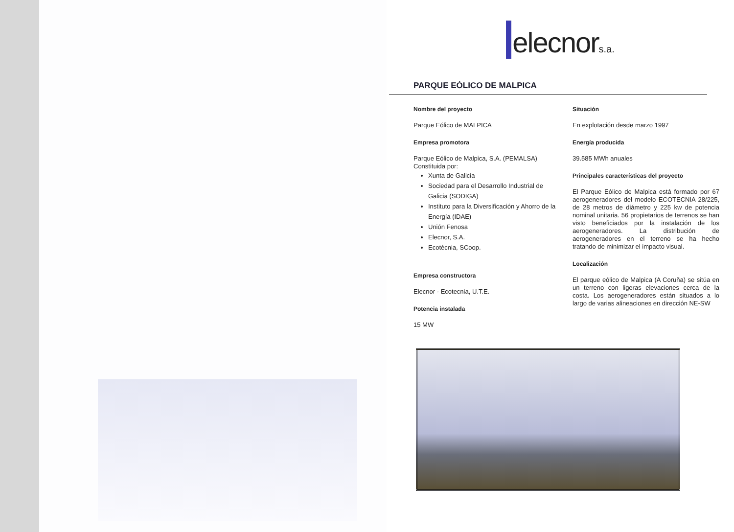elecnors.a.
PARQUE EÓLICO DE MALPICA
Nombre del proyecto
Parque Eólico de MALPICA
Empresa promotora
Parque Eólico de Malpica, S.A. (PEMALSA)
Constituida por:
Xunta de Galicia
Sociedad para el Desarrollo Industrial de Galicia (SODIGA)
Instituto para la Diversificación y Ahorro de la Energía (IDAE)
Unión Fenosa
Elecnor, S.A.
Ecotècnia, SCoop.
Empresa constructora
Elecnor - Ecotecnia, U.T.E.
Potencia instalada
15 MW
Situación
En explotación desde marzo 1997
Energía producida
39.585 MWh anuales
Principales características del proyecto
El Parque Eólico de Malpica está formado por 67 aerogeneradores del modelo ECOTECNIA 28/225, de 28 metros de diámetro y 225 kw de potencia nominal unitaria. 56 propietarios de terrenos se han visto beneficiados por la instalación de los aerogeneradores. La distribución de aerogeneradores en el terreno se ha hecho tratando de minimizar el impacto visual.
Localización
El parque eólico de Malpica (A Coruña) se sitúa en un terreno con ligeras elevaciones cerca de la costa. Los aerogeneradores están situados a lo largo de varias alineaciones en dirección NE-SW